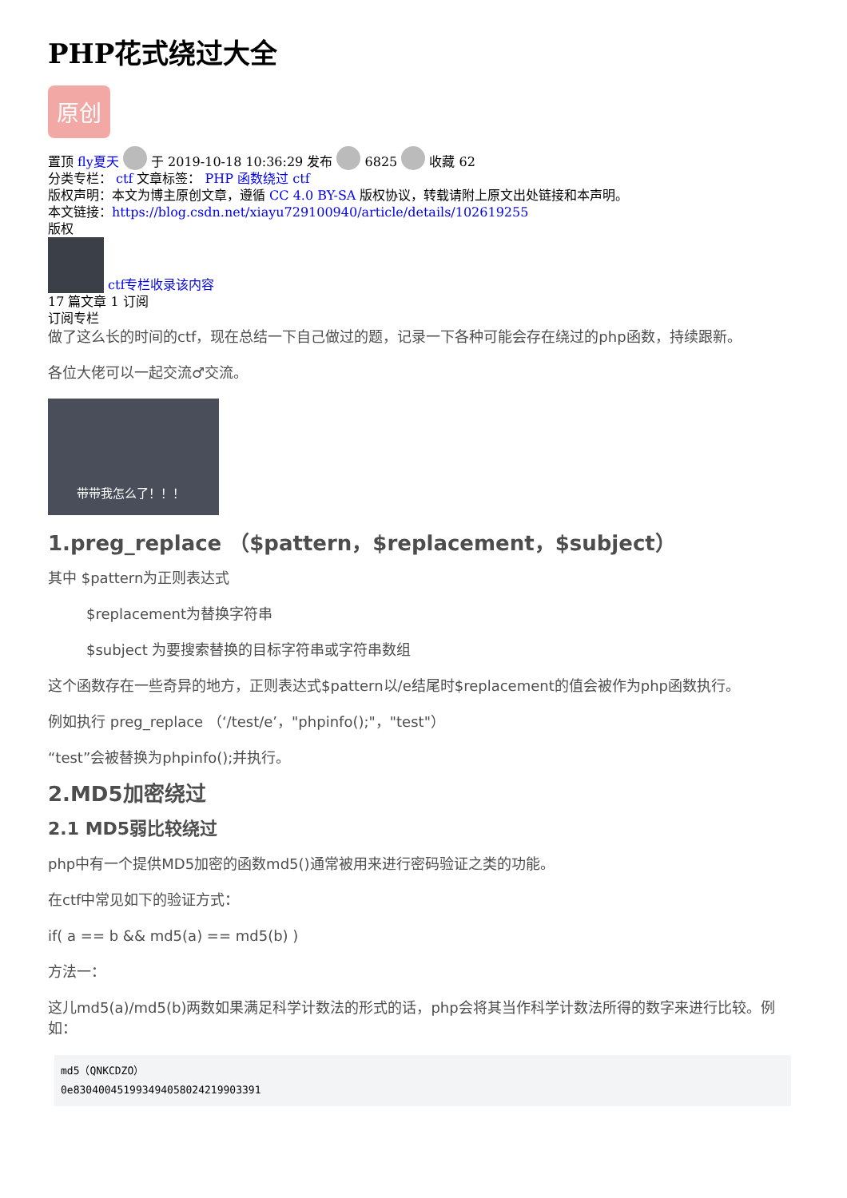PHP花式绕过大全
原创
置顶 fly夏天 于 2019-10-18 10:36:29 发布 6825 收藏 62
分类专栏： ctf 文章标签： PHP 函数绕过 ctf
版权声明：本文为博主原创文章，遵循 CC 4.0 BY-SA 版权协议，转载请附上原文出处链接和本声明。
本文链接：https://blog.csdn.net/xiayu729100940/article/details/102619255
版权
ctf专栏收录该内容
17 篇文章 1 订阅
订阅专栏
做了这么长的时间的ctf，现在总结一下自己做过的题，记录一下各种可能会存在绕过的php函数，持续跟新。
各位大佬可以一起交流♂交流。
带带我怎么了！！！
1.preg_replace （$pattern，$replacement，$subject）
其中 $pattern为正则表达式
$replacement为替换字符串
$subject 为要搜索替换的目标字符串或字符串数组
这个函数存在一些奇异的地方，正则表达式$pattern以/e结尾时$replacement的值会被作为php函数执行。
例如执行 preg_replace （‘/test/e’，"phpinfo();"，"test"）
“test”会被替换为phpinfo();并执行。
2.MD5加密绕过
2.1 MD5弱比较绕过
php中有一个提供MD5加密的函数md5()通常被用来进行密码验证之类的功能。
在ctf中常见如下的验证方式：
if( a == b && md5(a) == md5(b) )
方法一：
这儿md5(a)/md5(b)两数如果满足科学计数法的形式的话，php会将其当作科学计数法所得的数字来进行比较。例如：
md5（QNKCDZO）
0e830400451993494058024219903391